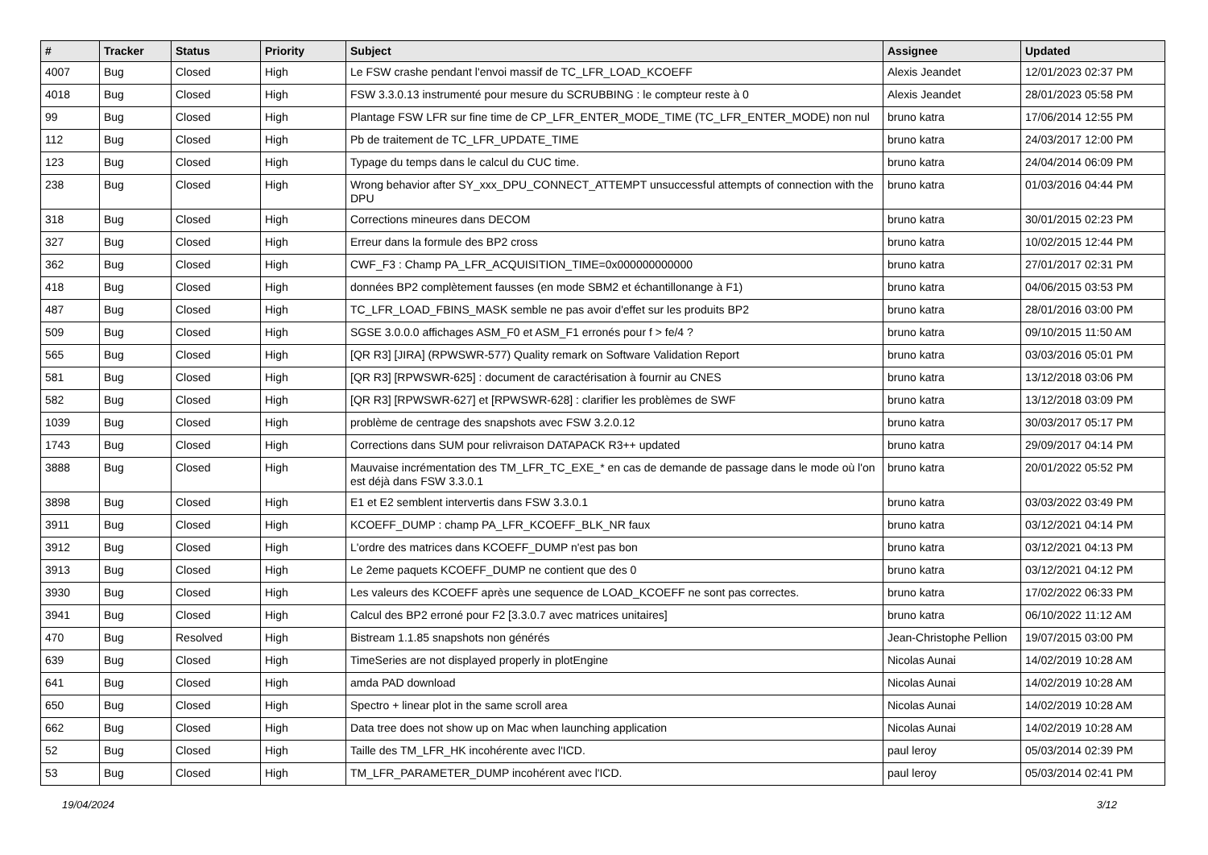| # | Tracker | Status | Priority | Subject | Assignee | Updated |
| --- | --- | --- | --- | --- | --- | --- |
| 4007 | Bug | Closed | High | Le FSW crashe pendant l'envoi massif de TC_LFR_LOAD_KCOEFF | Alexis Jeandet | 12/01/2023 02:37 PM |
| 4018 | Bug | Closed | High | FSW 3.3.0.13 instrumenté pour mesure du SCRUBBING : le compteur reste à 0 | Alexis Jeandet | 28/01/2023 05:58 PM |
| 99 | Bug | Closed | High | Plantage FSW LFR sur fine time de CP_LFR_ENTER_MODE_TIME (TC_LFR_ENTER_MODE) non nul | bruno katra | 17/06/2014 12:55 PM |
| 112 | Bug | Closed | High | Pb de traitement de TC_LFR_UPDATE_TIME | bruno katra | 24/03/2017 12:00 PM |
| 123 | Bug | Closed | High | Typage du temps dans le calcul du CUC time. | bruno katra | 24/04/2014 06:09 PM |
| 238 | Bug | Closed | High | Wrong behavior after SY_xxx_DPU_CONNECT_ATTEMPT unsuccessful attempts of connection with the DPU | bruno katra | 01/03/2016 04:44 PM |
| 318 | Bug | Closed | High | Corrections mineures dans DECOM | bruno katra | 30/01/2015 02:23 PM |
| 327 | Bug | Closed | High | Erreur dans la formule des BP2 cross | bruno katra | 10/02/2015 12:44 PM |
| 362 | Bug | Closed | High | CWF_F3 : Champ PA_LFR_ACQUISITION_TIME=0x000000000000 | bruno katra | 27/01/2017 02:31 PM |
| 418 | Bug | Closed | High | données BP2 complètement fausses (en mode SBM2 et échantillonange à F1) | bruno katra | 04/06/2015 03:53 PM |
| 487 | Bug | Closed | High | TC_LFR_LOAD_FBINS_MASK semble ne pas avoir d'effet sur les produits BP2 | bruno katra | 28/01/2016 03:00 PM |
| 509 | Bug | Closed | High | SGSE 3.0.0.0 affichages ASM_F0 et ASM_F1 erronés pour f > fe/4 ? | bruno katra | 09/10/2015 11:50 AM |
| 565 | Bug | Closed | High | [QR R3] [JIRA] (RPWSWR-577) Quality remark on Software Validation Report | bruno katra | 03/03/2016 05:01 PM |
| 581 | Bug | Closed | High | [QR R3] [RPWSWR-625] : document de caractérisation à fournir au CNES | bruno katra | 13/12/2018 03:06 PM |
| 582 | Bug | Closed | High | [QR R3] [RPWSWR-627] et [RPWSWR-628] : clarifier les problèmes de SWF | bruno katra | 13/12/2018 03:09 PM |
| 1039 | Bug | Closed | High | problème de centrage des snapshots avec FSW 3.2.0.12 | bruno katra | 30/03/2017 05:17 PM |
| 1743 | Bug | Closed | High | Corrections dans SUM pour relivraison DATAPACK R3++ updated | bruno katra | 29/09/2017 04:14 PM |
| 3888 | Bug | Closed | High | Mauvaise incrémentation des TM_LFR_TC_EXE_* en cas de demande de passage dans le mode où l'on est déjà dans FSW 3.3.0.1 | bruno katra | 20/01/2022 05:52 PM |
| 3898 | Bug | Closed | High | E1 et E2 semblent intervertis dans FSW 3.3.0.1 | bruno katra | 03/03/2022 03:49 PM |
| 3911 | Bug | Closed | High | KCOEFF_DUMP : champ PA_LFR_KCOEFF_BLK_NR faux | bruno katra | 03/12/2021 04:14 PM |
| 3912 | Bug | Closed | High | L'ordre des matrices dans KCOEFF_DUMP n'est pas bon | bruno katra | 03/12/2021 04:13 PM |
| 3913 | Bug | Closed | High | Le 2eme paquets KCOEFF_DUMP ne contient que des 0 | bruno katra | 03/12/2021 04:12 PM |
| 3930 | Bug | Closed | High | Les valeurs des KCOEFF après une sequence de LOAD_KCOEFF ne sont pas correctes. | bruno katra | 17/02/2022 06:33 PM |
| 3941 | Bug | Closed | High | Calcul des BP2 erroné pour F2 [3.3.0.7 avec matrices unitaires] | bruno katra | 06/10/2022 11:12 AM |
| 470 | Bug | Resolved | High | Bistream 1.1.85 snapshots non générés | Jean-Christophe Pellion | 19/07/2015 03:00 PM |
| 639 | Bug | Closed | High | TimeSeries are not displayed properly in plotEngine | Nicolas Aunai | 14/02/2019 10:28 AM |
| 641 | Bug | Closed | High | amda PAD download | Nicolas Aunai | 14/02/2019 10:28 AM |
| 650 | Bug | Closed | High | Spectro + linear plot in the same scroll area | Nicolas Aunai | 14/02/2019 10:28 AM |
| 662 | Bug | Closed | High | Data tree does not show up on Mac when launching application | Nicolas Aunai | 14/02/2019 10:28 AM |
| 52 | Bug | Closed | High | Taille des TM_LFR_HK incohérente avec l'ICD. | paul leroy | 05/03/2014 02:39 PM |
| 53 | Bug | Closed | High | TM_LFR_PARAMETER_DUMP incohérent avec l'ICD. | paul leroy | 05/03/2014 02:41 PM |
19/04/2024 3/12